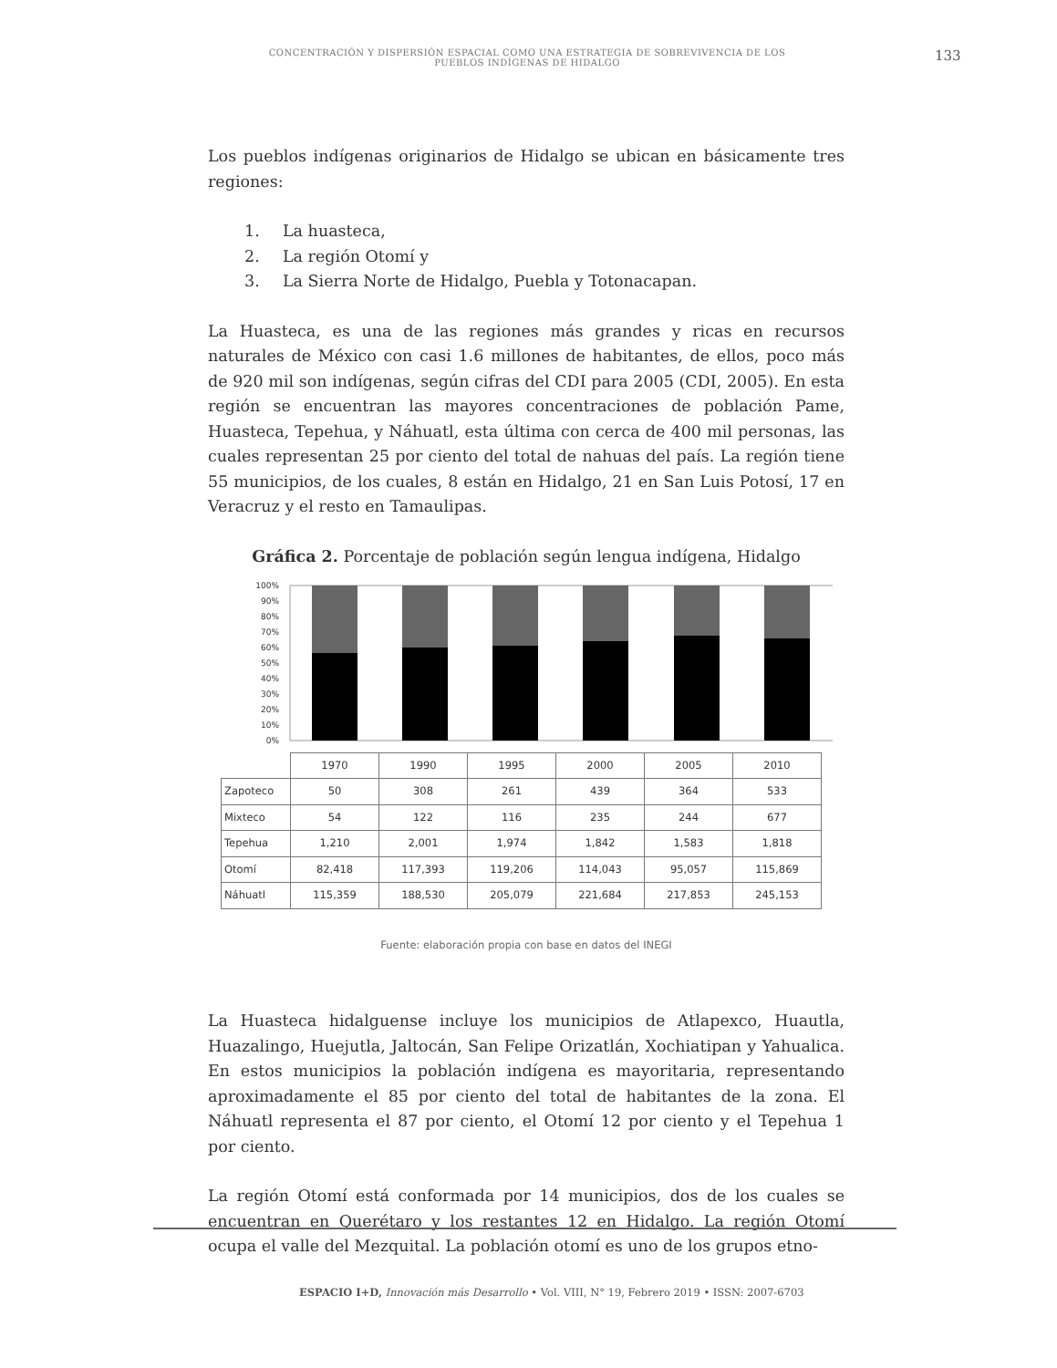CONCENTRACIÓN Y DISPERSIÓN ESPACIAL COMO UNA ESTRATEGIA DE SOBREVIVENCIA DE LOS PUEBLOS INDÍGENAS DE HIDALGO
133
Los pueblos indígenas originarios de Hidalgo se ubican en básicamente tres regiones:
1. La huasteca,
2. La región Otomí y
3. La Sierra Norte de Hidalgo, Puebla y Totonacapan.
La Huasteca, es una de las regiones más grandes y ricas en recursos naturales de México con casi 1.6 millones de habitantes, de ellos, poco más de 920 mil son indígenas, según cifras del CDI para 2005 (CDI, 2005). En esta región se encuentran las mayores concentraciones de población Pame, Huasteca, Tepehua, y Náhuatl, esta última con cerca de 400 mil personas, las cuales representan 25 por ciento del total de nahuas del país. La región tiene 55 municipios, de los cuales, 8 están en Hidalgo, 21 en San Luis Potosí, 17 en Veracruz y el resto en Tamaulipas.
Gráfica 2. Porcentaje de población según lengua indígena, Hidalgo
100%
90%
80%
70%
60%
50%
40%
30%
20%
10%
0%
| | 1970 | 1990 | 1995 | 2000 | 2005 | 2010 |
| Zapoteco | 50 | 308 | 261 | 439 | 364 | 533 |
| Mixteco | 54 | 122 | 116 | 235 | 244 | 677 |
| Tepehua | 1,210 | 2,001 | 1,974 | 1,842 | 1,583 | 1,818 |
| Otomí | 82,418 | 117,393 | 119,206 | 114,043 | 95,057 | 115,869 |
| Náhuatl | 115,359 | 188,530 | 205,079 | 221,684 | 217,853 | 245,153 |
Fuente: elaboración propia con base en datos del INEGI
La Huasteca hidalguense incluye los municipios de Atlapexco, Huautla, Huazalingo, Huejutla, Jaltocán, San Felipe Orizatlán, Xochiatipan y Yahualica. En estos municipios la población indígena es mayoritaria, representando aproximadamente el 85 por ciento del total de habitantes de la zona. El Náhuatl representa el 87 por ciento, el Otomí 12 por ciento y el Tepehua 1 por ciento.
La región Otomí está conformada por 14 municipios, dos de los cuales se encuentran en Querétaro y los restantes 12 en Hidalgo. La región Otomí ocupa el valle del Mezquital. La población otomí es uno de los grupos etno-
ESPACIO I+D, Innovación más Desarrollo • Vol. VIII, N° 19, Febrero 2019 • ISSN: 2007-6703